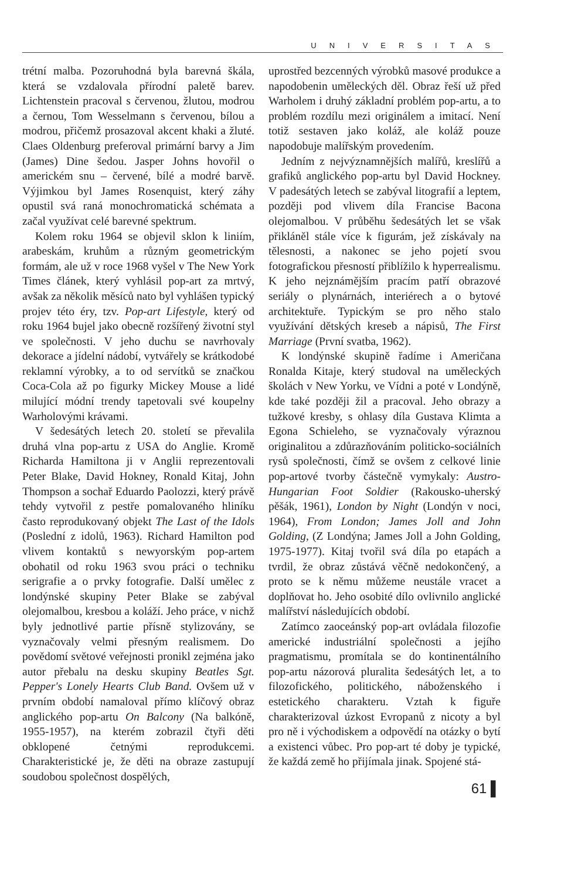UNIVERSITAS
trétní malba. Pozoruhodná byla barevná škála, která se vzdalovala přírodní paletě barev. Lichtenstein pracoval s červenou, žlutou, modrou a černou, Tom Wesselmann s červenou, bílou a modrou, přičemž prosazoval akcent khaki a žluté. Claes Oldenburg preferoval primární barvy a Jim (James) Dine šedou. Jasper Johns hovořil o americkém snu – červené, bílé a modré barvě. Výjimkou byl James Rosenquist, který záhy opustil svá raná monochromatická schémata a začal využívat celé barevné spektrum.
Kolem roku 1964 se objevil sklon k liniím, arabeskám, kruhům a různým geometrickým formám, ale už v roce 1968 vyšel v The New York Times článek, který vyhlásil pop-art za mrtvý, avšak za několik měsíců nato byl vyhlášen typický projev této éry, tzv. Pop-art Lifestyle, který od roku 1964 bujel jako obecně rozšířený životní styl ve společnosti. V jeho duchu se navrhovaly dekorace a jídelní nádobí, vytvářely se krátkodobé reklamní výrobky, a to od servítků se značkou Coca-Cola až po figurky Mickey Mouse a lidé milující módní trendy tapetovali své koupelny Warholovými krávami.
V šedesátých letech 20. století se převalila druhá vlna pop-artu z USA do Anglie. Kromě Richarda Hamiltona ji v Anglii reprezentovali Peter Blake, David Hokney, Ronald Kitaj, John Thompson a sochař Eduardo Paolozzi, který právě tehdy vytvořil z pestře pomalovaného hliníku často reprodukovaný objekt The Last of the Idols (Poslední z idolů, 1963). Richard Hamilton pod vlivem kontaktů s newyorským pop-artem obohatil od roku 1963 svou práci o techniku serigrafie a o prvky fotografie. Další umělec z londýnské skupiny Peter Blake se zabýval olejomalbou, kresbou a koláží. Jeho práce, v nichž byly jednotlivé partie přísně stylizovány, se vyznačovaly velmi přesným realismem. Do povědomí světové veřejnosti pronikl zejména jako autor přebalu na desku skupiny Beatles Sgt. Pepper's Lonely Hearts Club Band. Ovšem už v prvním období namaloval přímo klíčový obraz anglického pop-artu On Balcony (Na balkóně, 1955-1957), na kterém zobrazil čtyři děti obklopené četnými reprodukcemi. Charakteristické je, že děti na obraze zastupují soudobou společnost dospělých,
uprostřed bezcenných výrobků masové produkce a napodobenin uměleckých děl. Obraz řeší už před Warholem i druhý základní problém pop-artu, a to problém rozdílu mezi originálem a imitací. Není totiž sestaven jako koláž, ale koláž pouze napodobuje malířským provedením.
Jedním z nejvýznamnějších malířů, kreslířů a grafiků anglického pop-artu byl David Hockney. V padesátých letech se zabýval litografií a leptem, později pod vlivem díla Francise Bacona olejomalbou. V průběhu šedesátých let se však přikláněl stále více k figurám, jež získávaly na tělesnosti, a nakonec se jeho pojetí svou fotografickou přesností přiblížilo k hyperrealismu. K jeho nejznámějším pracím patří obrazové seriály o plynárnách, interiérech a o bytové architektuře. Typickým se pro něho stalo využívání dětských kreseb a nápisů, The First Marriage (První svatba, 1962).
K londýnské skupině řadíme i Američana Ronalda Kitaje, který studoval na uměleckých školách v New Yorku, ve Vídni a poté v Londýně, kde také později žil a pracoval. Jeho obrazy a tužkové kresby, s ohlasy díla Gustava Klimta a Egona Schieleho, se vyznačovaly výraznou originalitou a zdůrazňováním politicko-sociálních rysů společnosti, čímž se ovšem z celkové linie pop-artové tvorby částečně vymykaly: Austro-Hungarian Foot Soldier (Rakousko-uherský pěšák, 1961), London by Night (Londýn v noci, 1964), From London; James Joll and John Golding, (Z Londýna; James Joll a John Golding, 1975-1977). Kitaj tvořil svá díla po etapách a tvrdil, že obraz zůstává věčně nedokončený, a proto se k němu můžeme neustále vracet a doplňovat ho. Jeho osobité dílo ovlivnilo anglické malířství následujících období.
Zatímco zaoceánský pop-art ovládala filozofie americké industriální společnosti a jejího pragmatismu, promítala se do kontinentálního pop-artu názorová pluralita šedesátých let, a to filozofického, politického, náboženského i estetického charakteru. Vztah k figuře charakterizoval úzkost Evropanů z nicoty a byl pro ně i východiskem a odpovědí na otázky o bytí a existenci vůbec. Pro pop-art té doby je typické, že každá země ho přijímala jinak. Spojené stá-
61 ▌